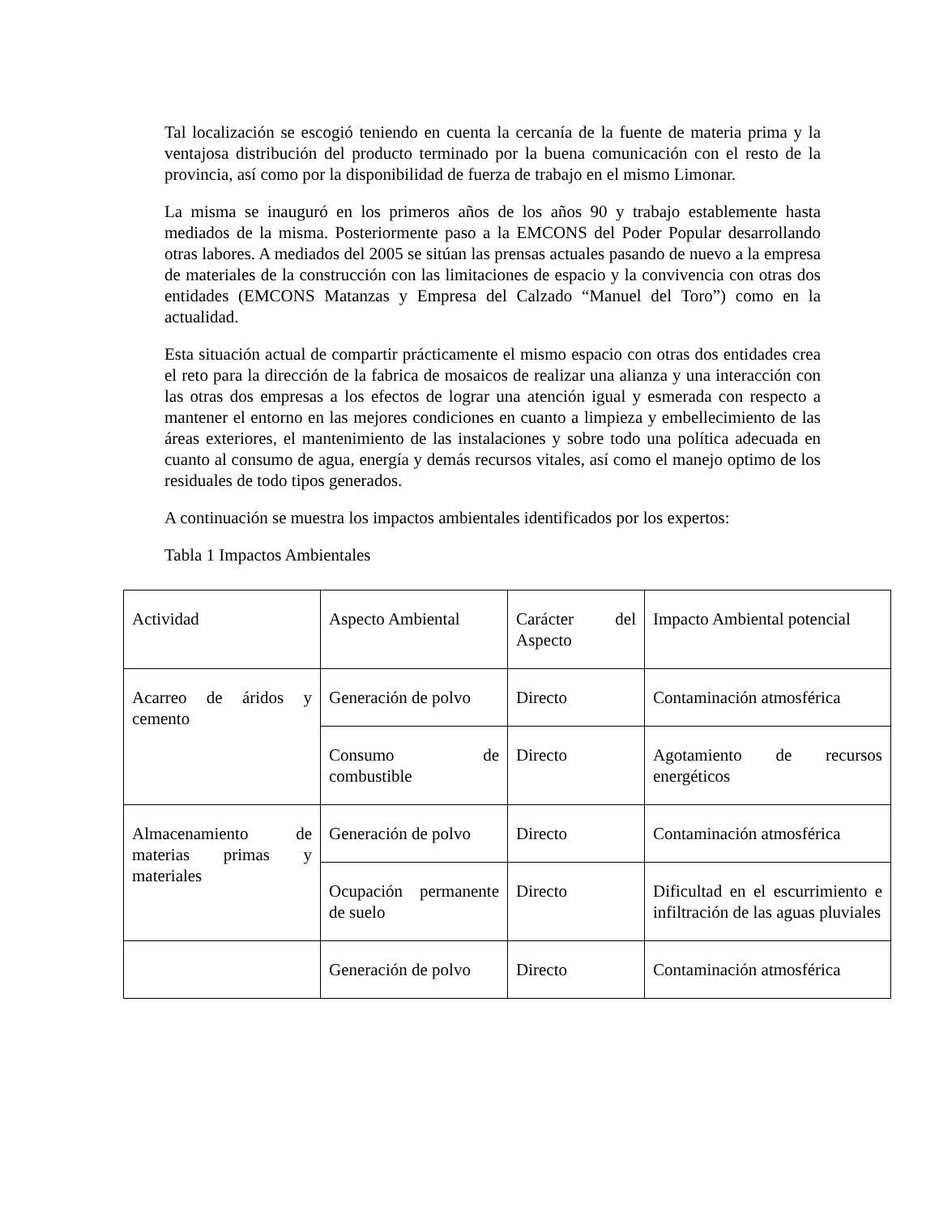Tal localización se escogió teniendo en cuenta la cercanía de la fuente de materia prima y la ventajosa distribución del producto terminado por la buena comunicación con el resto de la provincia, así como por la disponibilidad de fuerza de trabajo en el mismo Limonar.
La misma se inauguró en los primeros años de los años 90 y trabajo establemente hasta mediados de la misma. Posteriormente paso a la EMCONS del Poder Popular desarrollando otras labores. A mediados del 2005 se sitúan las prensas actuales pasando de nuevo a la empresa de materiales de la construcción con las limitaciones de espacio y la convivencia con otras dos entidades (EMCONS Matanzas y Empresa del Calzado “Manuel del Toro”) como en la actualidad.
Esta situación actual de compartir prácticamente el mismo espacio con otras dos entidades crea el reto para la dirección de la fabrica de mosaicos de realizar una alianza y una interacción con las otras dos empresas a los efectos de lograr una atención igual y esmerada con respecto a mantener el entorno en las mejores condiciones en cuanto a limpieza y embellecimiento de las áreas exteriores, el mantenimiento de las instalaciones y sobre todo una política adecuada en cuanto al consumo de agua, energía y demás recursos vitales, así como el manejo optimo de los residuales de todo tipos generados.
A continuación se muestra los impactos ambientales identificados por los expertos:
Tabla 1 Impactos Ambientales
| Actividad | Aspecto Ambiental | Carácter del Aspecto | Impacto Ambiental potencial |
| Acarreo de áridos y cemento | Generación de polvo | Directo | Contaminación atmosférica |
| | Consumo de combustible | Directo | Agotamiento de recursos energéticos |
| Almacenamiento de materias primas y materiales | Generación de polvo | Directo | Contaminación atmosférica |
| | Ocupación permanente de suelo | Directo | Dificultad en el escurrimiento e infiltración de las aguas pluviales |
| | Generación de polvo | Directo | Contaminación atmosférica |